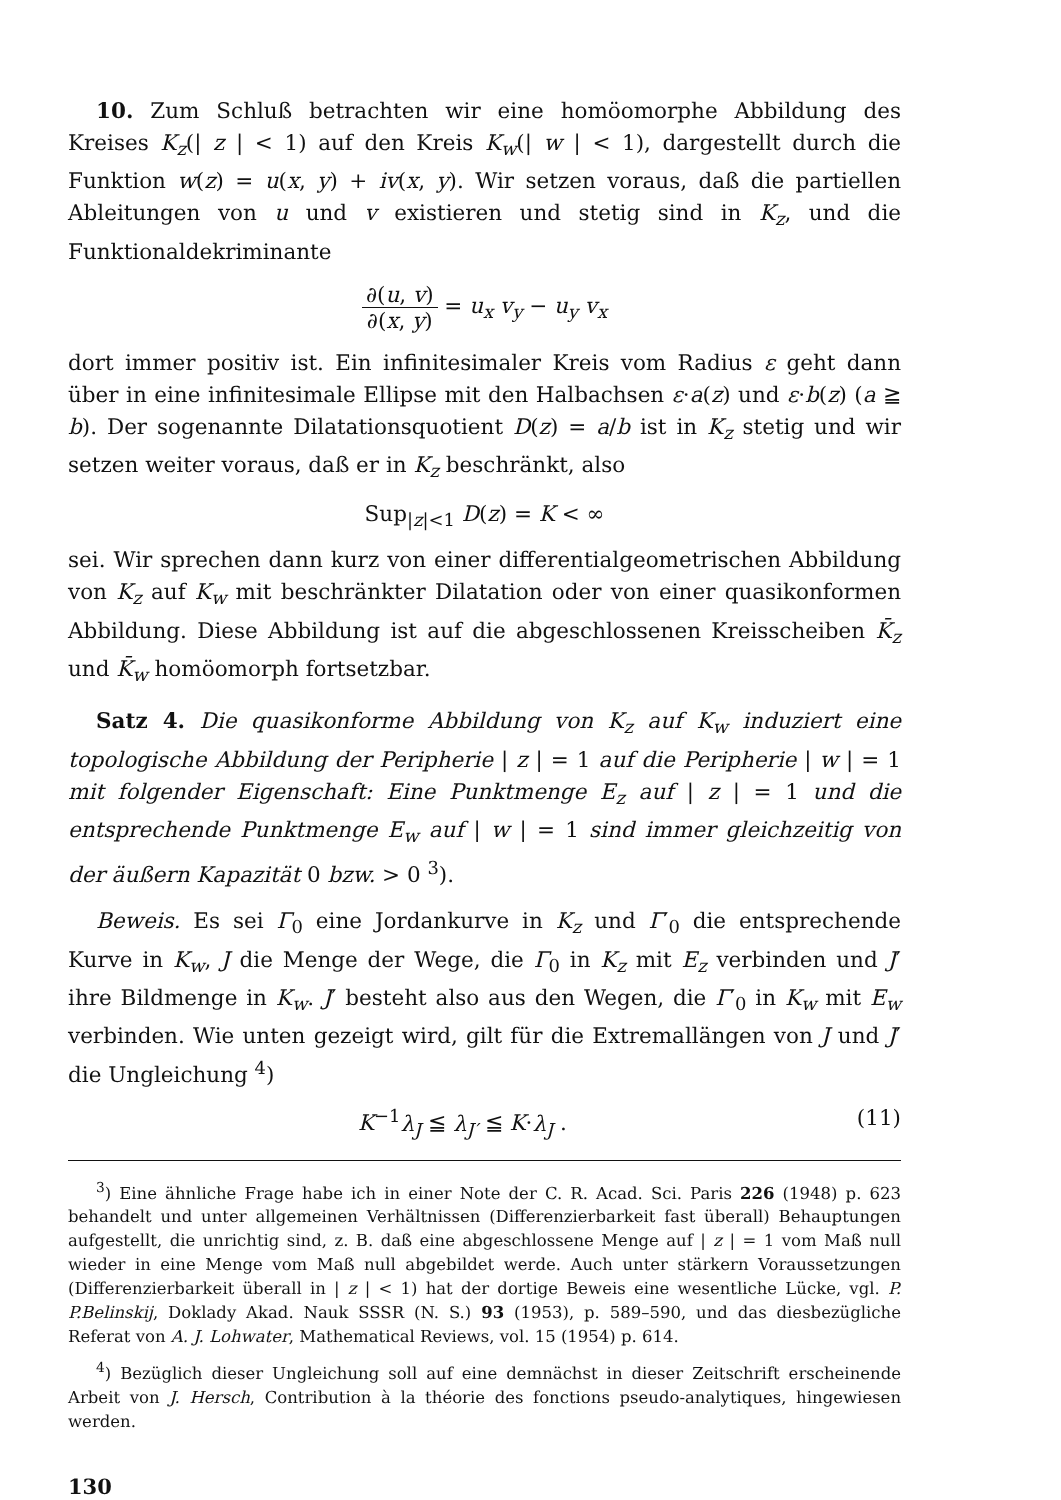10. Zum Schluß betrachten wir eine homöomorphe Abbildung des Kreises K<sub>z</sub>(| z | < 1) auf den Kreis K<sub>w</sub>(| w | < 1), dargestellt durch die Funktion w(z) = u(x, y) + iv(x, y). Wir setzen voraus, daß die partiellen Ableitungen von u und v existieren und stetig sind in K<sub>z</sub>, und die Funktionaldekriminante
∂(u, v) ∂(x, y) = u<sub>x</sub> v<sub>y</sub> − u<sub>y</sub> v<sub>x</sub>
dort immer positiv ist. Ein infinitesimaler Kreis vom Radius ε geht dann über in eine infinitesimale Ellipse mit den Halbachsen ε·a(z) und ε·b(z) (a ≧ b). Der sogenannte Dilatationsquotient D(z) = a/b ist in K<sub>z</sub> stetig und wir setzen weiter voraus, daß er in K<sub>z</sub> beschränkt, also
Sup<sub>|z|<1</sub> D(z) = K < ∞
sei. Wir sprechen dann kurz von einer differentialgeometrischen Abbildung von K<sub>z</sub> auf K<sub>w</sub> mit beschränkter Dilatation oder von einer quasikonformen Abbildung. Diese Abbildung ist auf die abgeschlossenen Kreisscheiben K̄<sub>z</sub> und K̄<sub>w</sub> homöomorph fortsetzbar.
Satz 4. Die quasikonforme Abbildung von K<sub>z</sub> auf K<sub>w</sub> induziert eine topologische Abbildung der Peripherie | z | = 1 auf die Peripherie | w | = 1 mit folgender Eigenschaft: Eine Punktmenge E<sub>z</sub> auf | z | = 1 und die entsprechende Punktmenge E<sub>w</sub> auf | w | = 1 sind immer gleichzeitig von der äußern Kapazität 0 bzw. > 0 <sup>3</sup>).
Beweis. Es sei Γ<sub>0</sub> eine Jordankurve in K<sub>z</sub> und Γ′<sub>0</sub> die entsprechende Kurve in K<sub>w</sub>, J die Menge der Wege, die Γ<sub>0</sub> in K<sub>z</sub> mit E<sub>z</sub> verbinden und J′ ihre Bildmenge in K<sub>w</sub>. J′ besteht also aus den Wegen, die Γ′<sub>0</sub> in K<sub>w</sub> mit E<sub>w</sub> verbinden. Wie unten gezeigt wird, gilt für die Extremallängen von J und J′ die Ungleichung <sup>4</sup>)
K<sup>−1</sup>λ<sub>J</sub> ≦ λ<sub>J′</sub> ≦ K·λ<sub>J</sub> . (11)
<sup>3</sup>) Eine ähnliche Frage habe ich in einer Note der C. R. Acad. Sci. Paris 226 (1948) p. 623 behandelt und unter allgemeinen Verhältnissen (Differenzierbarkeit fast überall) Behauptungen aufgestellt, die unrichtig sind, z. B. daß eine abgeschlossene Menge auf | z | = 1 vom Maß null wieder in eine Menge vom Maß null abgebildet werde. Auch unter stärkern Voraussetzungen (Differenzierbarkeit überall in | z | < 1) hat der dortige Beweis eine wesentliche Lücke, vgl. P. P.Belinskij, Doklady Akad. Nauk SSSR (N. S.) 93 (1953), p. 589–590, und das diesbezügliche Referat von A. J. Lohwater, Mathematical Reviews, vol. 15 (1954) p. 614.
<sup>4</sup>) Bezüglich dieser Ungleichung soll auf eine demnächst in dieser Zeitschrift erscheinende Arbeit von J. Hersch, Contribution à la théorie des fonctions pseudo-analytiques, hingewiesen werden.
130